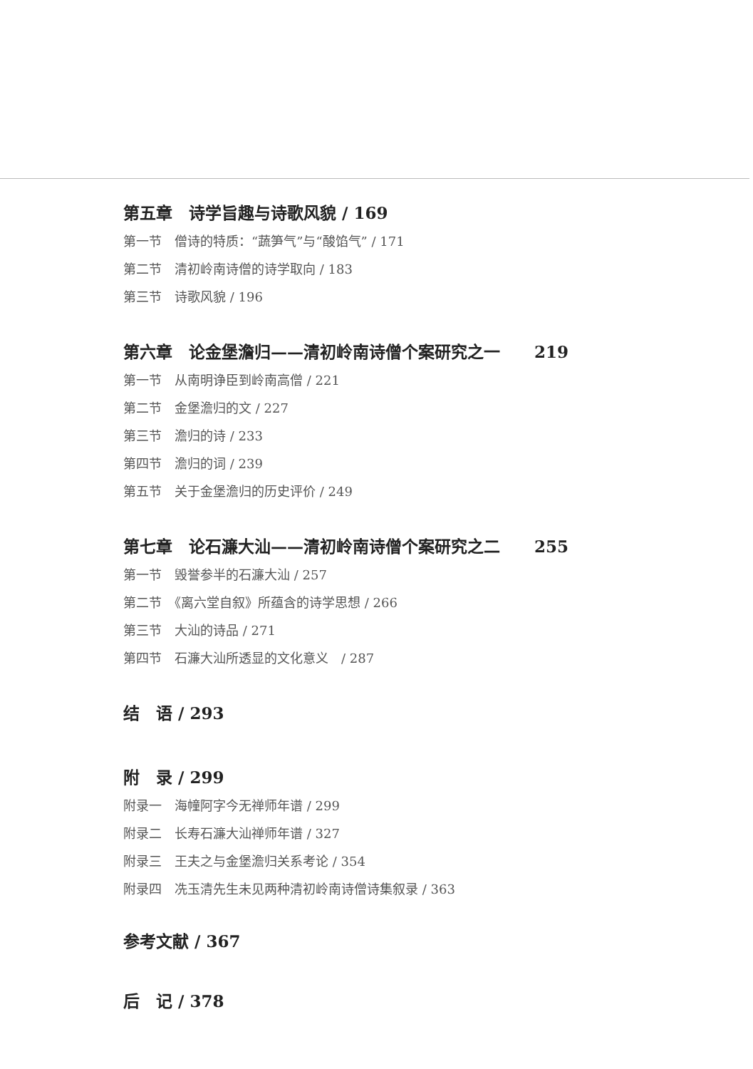第五章　诗学旨趣与诗歌风貌 / 169
第一节　僧诗的特质：“蔬笋气”与“酸馅气” / 171
第二节　清初岭南诗僧的诗学取向 / 183
第三节　诗歌风貌 / 196
第六章　论金堡澹归——清初岭南诗僧个案研究之一 219
第一节　从南明诤臣到岭南高僧 / 221
第二节　金堡澹归的文 / 227
第三节　澹归的诗 / 233
第四节　澹归的词 / 239
第五节　关于金堡澹归的历史评价 / 249
第七章　论石濂大汕——清初岭南诗僧个案研究之二 255
第一节　毁誉参半的石濂大汕 / 257
第二节　《离六堂自叙》所蕴含的诗学思想 / 266
第三节　大汕的诗品 / 271
第四节　石濂大汕所透显的文化意义　/ 287
结　语 / 293
附　录 / 299
附录一　海幢阿字今无禅师年谱 / 299
附录二　长寿石濂大汕禅师年谱 / 327
附录三　王夫之与金堡澹归关系考论 / 354
附录四　冼玉清先生未见两种清初岭南诗僧诗集叙录 / 363
参考文献 / 367
后　记 / 378